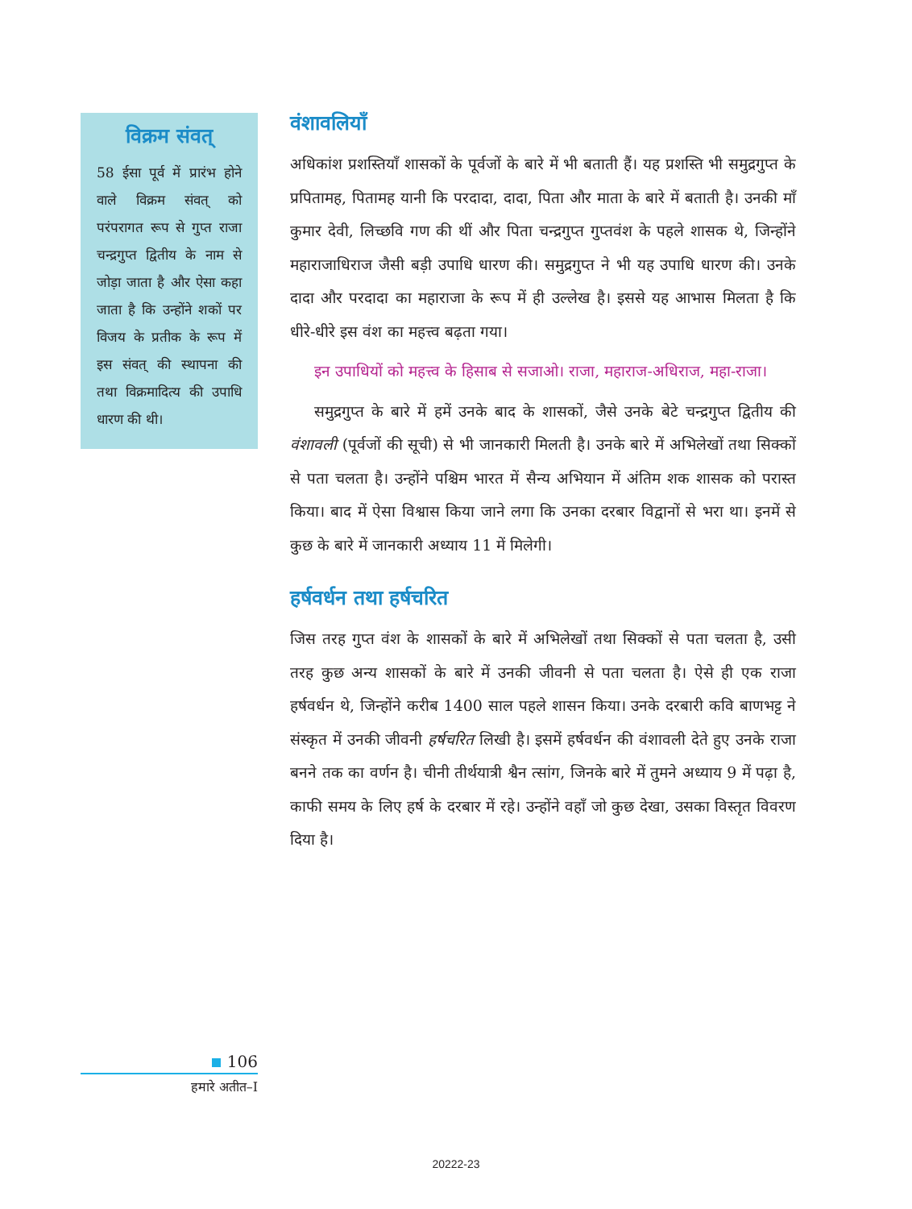विक्रम संवत्
58 ईसा पूर्व में प्रारंभ होने वाले विक्रम संवत् को परंपरागत रूप से गुप्त राजा चन्द्रगुप्त द्वितीय के नाम से जोड़ा जाता है और ऐसा कहा जाता है कि उन्होंने शकों पर विजय के प्रतीक के रूप में इस संवत् की स्थापना की तथा विक्रमादित्य की उपाधि धारण की थी।
वंशावलियाँ
अधिकांश प्रशस्तियाँ शासकों के पूर्वजों के बारे में भी बताती हैं। यह प्रशस्ति भी समुद्रगुप्त के प्रपितामह, पितामह यानी कि परदादा, दादा, पिता और माता के बारे में बताती है। उनकी माँ कुमार देवी, लिच्छवि गण की थीं और पिता चन्द्रगुप्त गुप्तवंश के पहले शासक थे, जिन्होंने महाराजाधिराज जैसी बड़ी उपाधि धारण की। समुद्रगुप्त ने भी यह उपाधि धारण की। उनके दादा और परदादा का महाराजा के रूप में ही उल्लेख है। इससे यह आभास मिलता है कि धीरे-धीरे इस वंश का महत्त्व बढ़ता गया।
इन उपाधियों को महत्त्व के हिसाब से सजाओ। राजा, महाराज-अधिराज, महा-राजा।
समुद्रगुप्त के बारे में हमें उनके बाद के शासकों, जैसे उनके बेटे चन्द्रगुप्त द्वितीय की वंशावली (पूर्वजों की सूची) से भी जानकारी मिलती है। उनके बारे में अभिलेखों तथा सिक्कों से पता चलता है। उन्होंने पश्चिम भारत में सैन्य अभियान में अंतिम शक शासक को परास्त किया। बाद में ऐसा विश्वास किया जाने लगा कि उनका दरबार विद्वानों से भरा था। इनमें से कुछ के बारे में जानकारी अध्याय 11 में मिलेगी।
हर्षवर्धन तथा हर्षचरित
जिस तरह गुप्त वंश के शासकों के बारे में अभिलेखों तथा सिक्कों से पता चलता है, उसी तरह कुछ अन्य शासकों के बारे में उनकी जीवनी से पता चलता है। ऐसे ही एक राजा हर्षवर्धन थे, जिन्होंने करीब 1400 साल पहले शासन किया। उनके दरबारी कवि बाणभट्ट ने संस्कृत में उनकी जीवनी हर्षचरित लिखी है। इसमें हर्षवर्धन की वंशावली देते हुए उनके राजा बनने तक का वर्णन है। चीनी तीर्थयात्री श्वैन त्सांग, जिनके बारे में तुमने अध्याय 9 में पढ़ा है, काफी समय के लिए हर्ष के दरबार में रहे। उन्होंने वहाँ जो कुछ देखा, उसका विस्तृत विवरण दिया है।
106
हमारे अतीत–I
20222-23